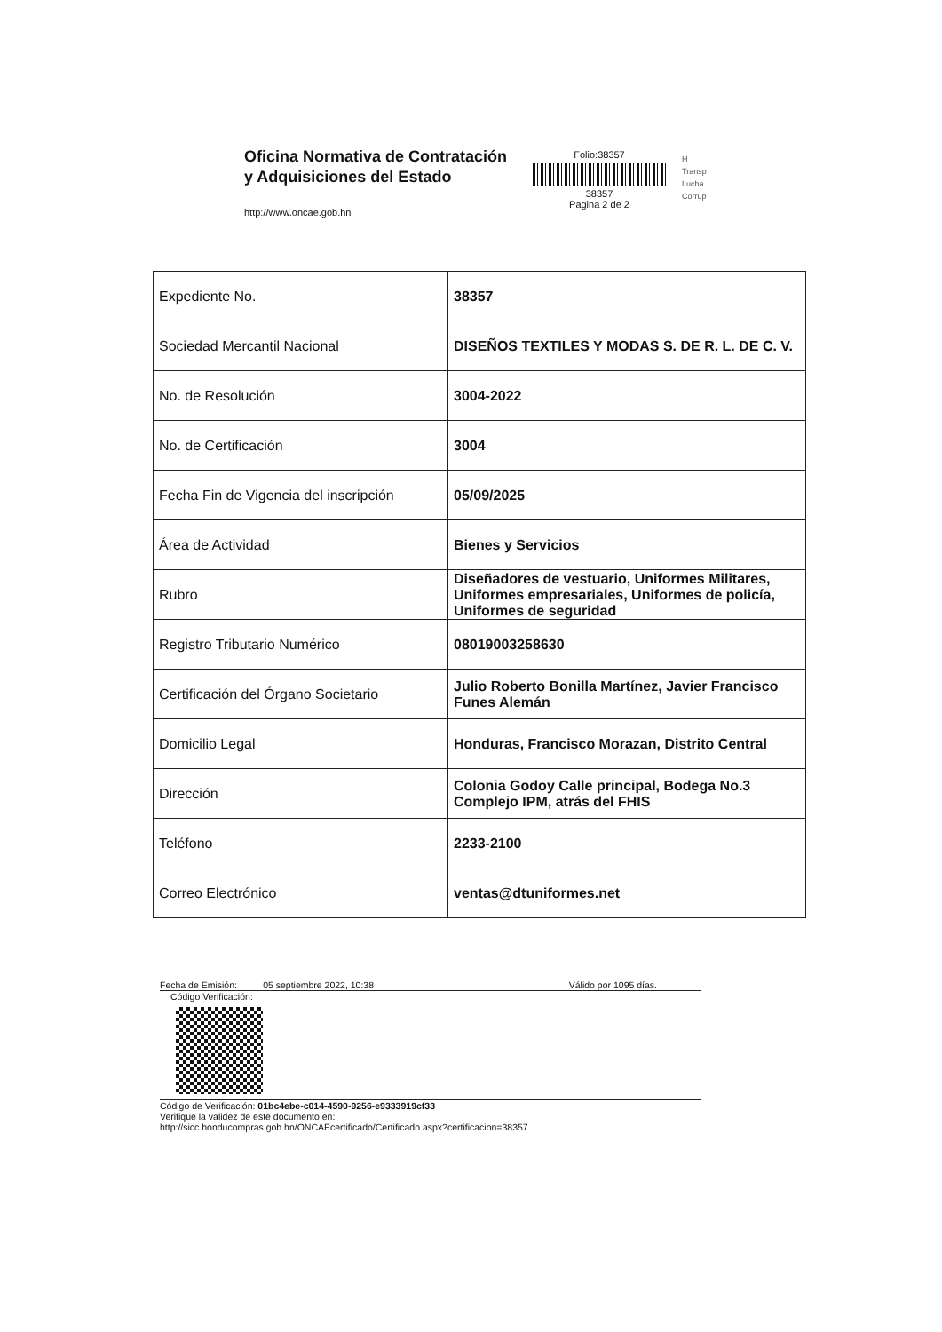Oficina Normativa de Contratación
y Adquisiciones del Estado
http://www.oncae.gob.hn
Folio:38357
38357
Pagina 2 de 2
H
Transp
Lucha
Corrup
| Expediente No. | 38357 |
| Sociedad Mercantil Nacional | DISEÑOS TEXTILES Y MODAS S. DE R. L. DE C. V. |
| No. de Resolución | 3004-2022 |
| No. de Certificación | 3004 |
| Fecha Fin de Vigencia del inscripción | 05/09/2025 |
| Área de Actividad | Bienes y Servicios |
| Rubro | Diseñadores de vestuario, Uniformes Militares, Uniformes empresariales, Uniformes de policía, Uniformes de seguridad |
| Registro Tributario Numérico | 08019003258630 |
| Certificación del Órgano Societario | Julio Roberto Bonilla Martínez, Javier Francisco Funes Alemán |
| Domicilio Legal | Honduras, Francisco Morazan, Distrito Central |
| Dirección | Colonia Godoy Calle principal, Bodega No.3 Complejo IPM, atrás del FHIS |
| Teléfono | 2233-2100 |
| Correo Electrónico | ventas@dtuniformes.net |
Fecha de Emisión: 05 septiembre 2022, 10:38 Válido por 1095 días.
Código Verificación:
Código de Verificación: 01bc4ebe-c014-4590-9256-e9333919cf33
Verifique la validez de este documento en:
http://sicc.honducompras.gob.hn/ONCAEcertificado/Certificado.aspx?certificacion=38357